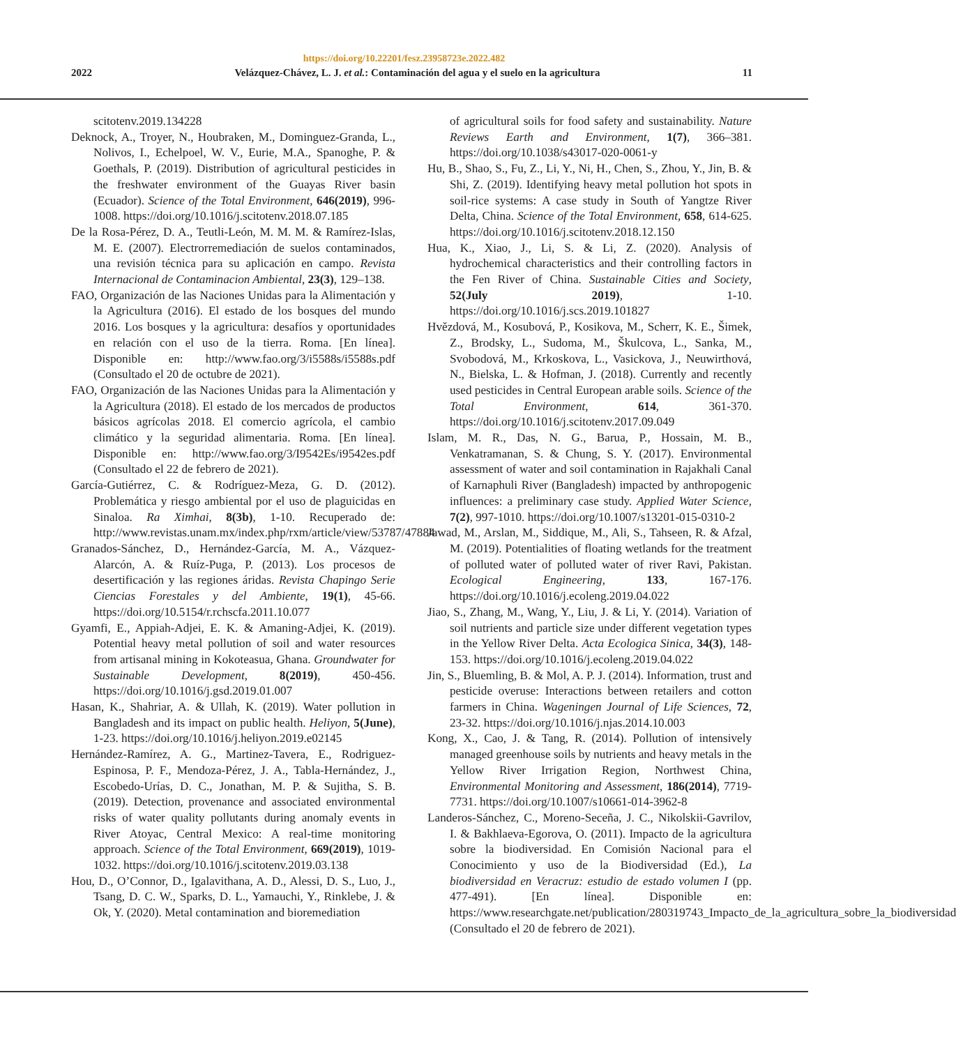https://doi.org/10.22201/fesz.23958723e.2022.482
2022 Velázquez-Chávez, L. J. et al.: Contaminación del agua y el suelo en la agricultura 11
scitotenv.2019.134228
Deknock, A., Troyer, N., Houbraken, M., Dominguez-Granda, L., Nolivos, I., Echelpoel, W. V., Eurie, M.A., Spanoghe, P. & Goethals, P. (2019). Distribution of agricultural pesticides in the freshwater environment of the Guayas River basin (Ecuador). Science of the Total Environment, 646(2019), 996-1008. https://doi.org/10.1016/j.scitotenv.2018.07.185
De la Rosa-Pérez, D. A., Teutli-León, M. M. M. & Ramírez-Islas, M. E. (2007). Electrorremediación de suelos contaminados, una revisión técnica para su aplicación en campo. Revista Internacional de Contaminacion Ambiental, 23(3), 129–138.
FAO, Organización de las Naciones Unidas para la Alimentación y la Agricultura (2016). El estado de los bosques del mundo 2016. Los bosques y la agricultura: desafíos y oportunidades en relación con el uso de la tierra. Roma. [En línea]. Disponible en: http://www.fao.org/3/i5588s/i5588s.pdf (Consultado el 20 de octubre de 2021).
FAO, Organización de las Naciones Unidas para la Alimentación y la Agricultura (2018). El estado de los mercados de productos básicos agrícolas 2018. El comercio agrícola, el cambio climático y la seguridad alimentaria. Roma. [En línea]. Disponible en: http://www.fao.org/3/I9542Es/i9542es.pdf (Consultado el 22 de febrero de 2021).
García-Gutiérrez, C. & Rodríguez-Meza, G. D. (2012). Problemática y riesgo ambiental por el uso de plaguicidas en Sinaloa. Ra Ximhai, 8(3b), 1-10. Recuperado de: http://www.revistas.unam.mx/index.php/rxm/article/view/53787/47884
Granados-Sánchez, D., Hernández-García, M. A., Vázquez-Alarcón, A. & Ruíz-Puga, P. (2013). Los procesos de desertificación y las regiones áridas. Revista Chapingo Serie Ciencias Forestales y del Ambiente, 19(1), 45-66. https://doi.org/10.5154/r.rchscfa.2011.10.077
Gyamfi, E., Appiah-Adjei, E. K. & Amaning-Adjei, K. (2019). Potential heavy metal pollution of soil and water resources from artisanal mining in Kokoteasua, Ghana. Groundwater for Sustainable Development, 8(2019), 450-456. https://doi.org/10.1016/j.gsd.2019.01.007
Hasan, K., Shahriar, A. & Ullah, K. (2019). Water pollution in Bangladesh and its impact on public health. Heliyon, 5(June), 1-23. https://doi.org/10.1016/j.heliyon.2019.e02145
Hernández-Ramírez, A. G., Martinez-Tavera, E., Rodriguez-Espinosa, P. F., Mendoza-Pérez, J. A., Tabla-Hernández, J., Escobedo-Urías, D. C., Jonathan, M. P. & Sujitha, S. B. (2019). Detection, provenance and associated environmental risks of water quality pollutants during anomaly events in River Atoyac, Central Mexico: A real-time monitoring approach. Science of the Total Environment, 669(2019), 1019-1032. https://doi.org/10.1016/j.scitotenv.2019.03.138
Hou, D., O’Connor, D., Igalavithana, A. D., Alessi, D. S., Luo, J., Tsang, D. C. W., Sparks, D. L., Yamauchi, Y., Rinklebe, J. & Ok, Y. (2020). Metal contamination and bioremediation
of agricultural soils for food safety and sustainability. Nature Reviews Earth and Environment, 1(7), 366–381. https://doi.org/10.1038/s43017-020-0061-y
Hu, B., Shao, S., Fu, Z., Li, Y., Ni, H., Chen, S., Zhou, Y., Jin, B. & Shi, Z. (2019). Identifying heavy metal pollution hot spots in soil-rice systems: A case study in South of Yangtze River Delta, China. Science of the Total Environment, 658, 614-625. https://doi.org/10.1016/j.scitotenv.2018.12.150
Hua, K., Xiao, J., Li, S. & Li, Z. (2020). Analysis of hydrochemical characteristics and their controlling factors in the Fen River of China. Sustainable Cities and Society, 52(July 2019), 1-10. https://doi.org/10.1016/j.scs.2019.101827
Hvězdová, M., Kosubová, P., Kosikova, M., Scherr, K. E., Šimek, Z., Brodsky, L., Sudoma, M., Škulcova, L., Sanka, M., Svobodová, M., Krkoskova, L., Vasickova, J., Neuwirthová, N., Bielska, L. & Hofman, J. (2018). Currently and recently used pesticides in Central European arable soils. Science of the Total Environment, 614, 361-370. https://doi.org/10.1016/j.scitotenv.2017.09.049
Islam, M. R., Das, N. G., Barua, P., Hossain, M. B., Venkatramanan, S. & Chung, S. Y. (2017). Environmental assessment of water and soil contamination in Rajakhali Canal of Karnaphuli River (Bangladesh) impacted by anthropogenic influences: a preliminary case study. Applied Water Science, 7(2), 997-1010. https://doi.org/10.1007/s13201-015-0310-2
Jawad, M., Arslan, M., Siddique, M., Ali, S., Tahseen, R. & Afzal, M. (2019). Potentialities of floating wetlands for the treatment of polluted water of polluted water of river Ravi, Pakistan. Ecological Engineering, 133, 167-176. https://doi.org/10.1016/j.ecoleng.2019.04.022
Jiao, S., Zhang, M., Wang, Y., Liu, J. & Li, Y. (2014). Variation of soil nutrients and particle size under different vegetation types in the Yellow River Delta. Acta Ecologica Sinica, 34(3), 148-153. https://doi.org/10.1016/j.ecoleng.2019.04.022
Jin, S., Bluemling, B. & Mol, A. P. J. (2014). Information, trust and pesticide overuse: Interactions between retailers and cotton farmers in China. Wageningen Journal of Life Sciences, 72, 23-32. https://doi.org/10.1016/j.njas.2014.10.003
Kong, X., Cao, J. & Tang, R. (2014). Pollution of intensively managed greenhouse soils by nutrients and heavy metals in the Yellow River Irrigation Region, Northwest China, Environmental Monitoring and Assessment, 186(2014), 7719-7731. https://doi.org/10.1007/s10661-014-3962-8
Landeros-Sánchez, C., Moreno-Seceña, J. C., Nikolskii-Gavrilov, I. & Bakhlaeva-Egorova, O. (2011). Impacto de la agricultura sobre la biodiversidad. En Comisión Nacional para el Conocimiento y uso de la Biodiversidad (Ed.), La biodiversidad en Veracruz: estudio de estado volumen I (pp. 477-491). [En línea]. Disponible en: https://www.researchgate.net/publication/280319743_Impacto_de_la_agricultura_sobre_la_biodiversidad (Consultado el 20 de febrero de 2021).